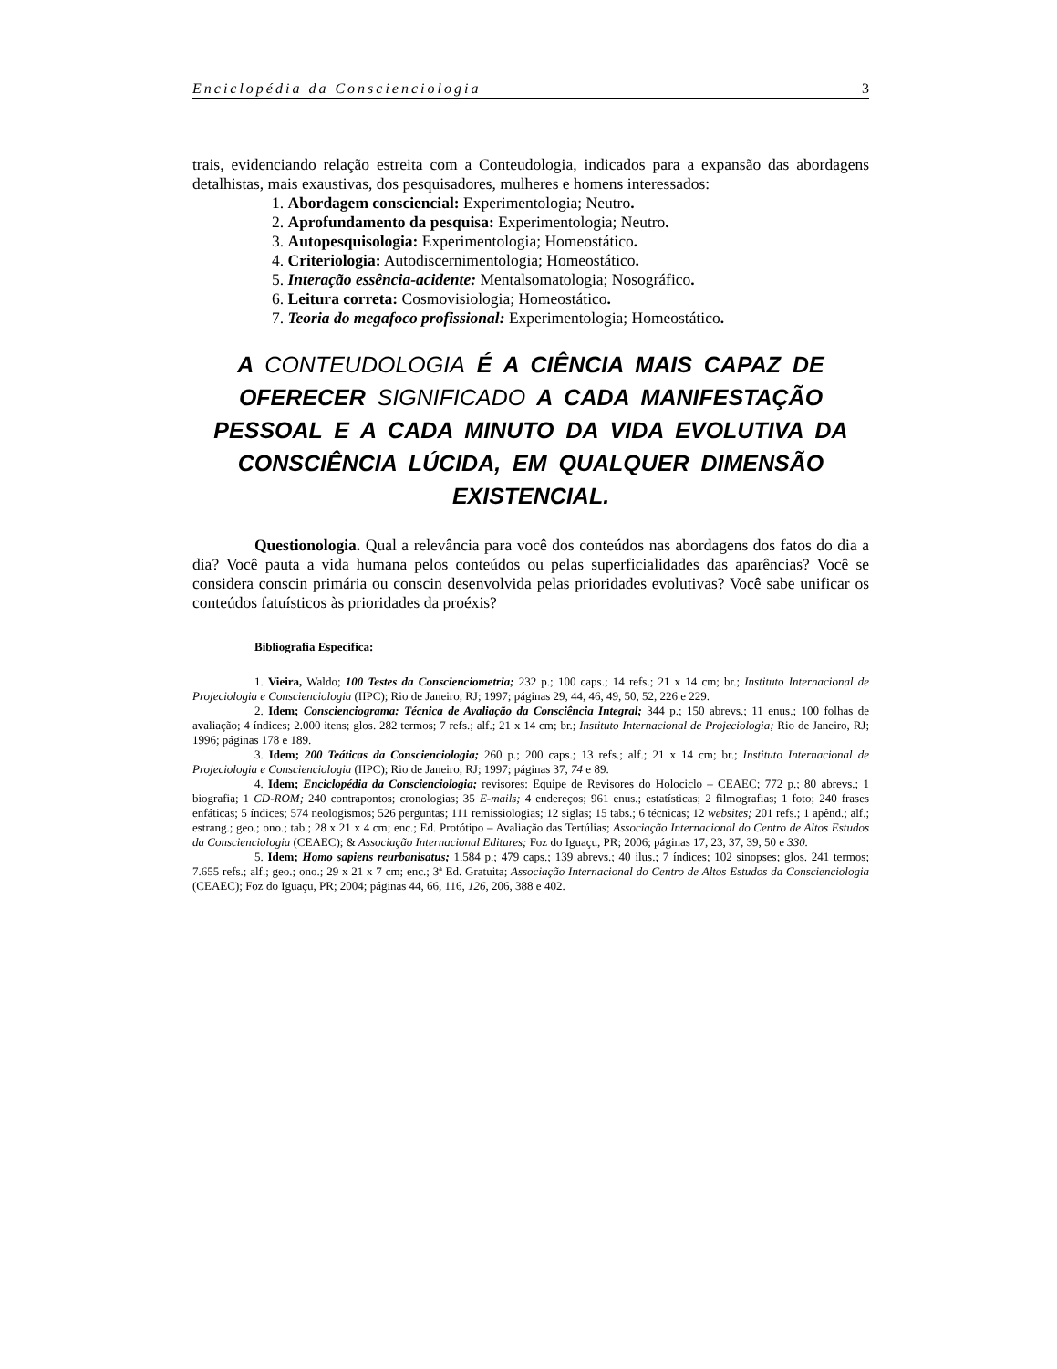Enciclopédia da Conscienciologia 3
trais, evidenciando relação estreita com a Conteudologia, indicados para a expansão das abordagens detalhistas, mais exaustivas, dos pesquisadores, mulheres e homens interessados:
1. Abordagem consciencial: Experimentologia; Neutro.
2. Aprofundamento da pesquisa: Experimentologia; Neutro.
3. Autopesquisologia: Experimentologia; Homeostático.
4. Criteriologia: Autodiscernimentologia; Homeostático.
5. Interação essência-acidente: Mentalsomatologia; Nosográfico.
6. Leitura correta: Cosmovisiologia; Homeostático.
7. Teoria do megafoco profissional: Experimentologia; Homeostático.
A CONTEUDOLOGIA É A CIÊNCIA MAIS CAPAZ DE OFERECER SIGNIFICADO A CADA MANIFESTAÇÃO PESSOAL E A CADA MINUTO DA VIDA EVOLUTIVA DA CONSCIÊNCIA LÚCIDA, EM QUALQUER DIMENSÃO EXISTENCIAL.
Questionologia. Qual a relevância para você dos conteúdos nas abordagens dos fatos do dia a dia? Você pauta a vida humana pelos conteúdos ou pelas superficialidades das aparências? Você se considera conscin primária ou conscin desenvolvida pelas prioridades evolutivas? Você sabe unificar os conteúdos fatuísticos às prioridades da proéxis?
Bibliografia Específica:
1. Vieira, Waldo; 100 Testes da Conscienciometria; 232 p.; 100 caps.; 14 refs.; 21 x 14 cm; br.; Instituto Internacional de Projeciologia e Conscienciologia (IIPC); Rio de Janeiro, RJ; 1997; páginas 29, 44, 46, 49, 50, 52, 226 e 229.
2. Idem; Conscienciograma: Técnica de Avaliação da Consciência Integral; 344 p.; 150 abrevs.; 11 enus.; 100 folhas de avaliação; 4 índices; 2.000 itens; glos. 282 termos; 7 refs.; alf.; 21 x 14 cm; br.; Instituto Internacional de Projeciologia; Rio de Janeiro, RJ; 1996; páginas 178 e 189.
3. Idem; 200 Teáticas da Conscienciologia; 260 p.; 200 caps.; 13 refs.; alf.; 21 x 14 cm; br.; Instituto Internacional de Projeciologia e Conscienciologia (IIPC); Rio de Janeiro, RJ; 1997; páginas 37, 74 e 89.
4. Idem; Enciclopédia da Conscienciologia; revisores: Equipe de Revisores do Holociclo – CEAEC; 772 p.; 80 abrevs.; 1 biografia; 1 CD-ROM; 240 contrapontos; cronologias; 35 E-mails; 4 endereços; 961 enus.; estatísticas; 2 filmografias; 1 foto; 240 frases enfáticas; 5 índices; 574 neologismos; 526 perguntas; 111 remissiologias; 12 siglas; 15 tabs.; 6 técnicas; 12 websites; 201 refs.; 1 apênd.; alf.; estrang.; geo.; ono.; tab.; 28 x 21 x 4 cm; enc.; Ed. Protótipo – Avaliação das Tertúlias; Associação Internacional do Centro de Altos Estudos da Conscienciologia (CEAEC); & Associação Internacional Editares; Foz do Iguaçu, PR; 2006; páginas 17, 23, 37, 39, 50 e 330.
5. Idem; Homo sapiens reurbanisatus; 1.584 p.; 479 caps.; 139 abrevs.; 40 ilus.; 7 índices; 102 sinopses; glos. 241 termos; 7.655 refs.; alf.; geo.; ono.; 29 x 21 x 7 cm; enc.; 3ª Ed. Gratuita; Associação Internacional do Centro de Altos Estudos da Conscienciologia (CEAEC); Foz do Iguaçu, PR; 2004; páginas 44, 66, 116, 126, 206, 388 e 402.